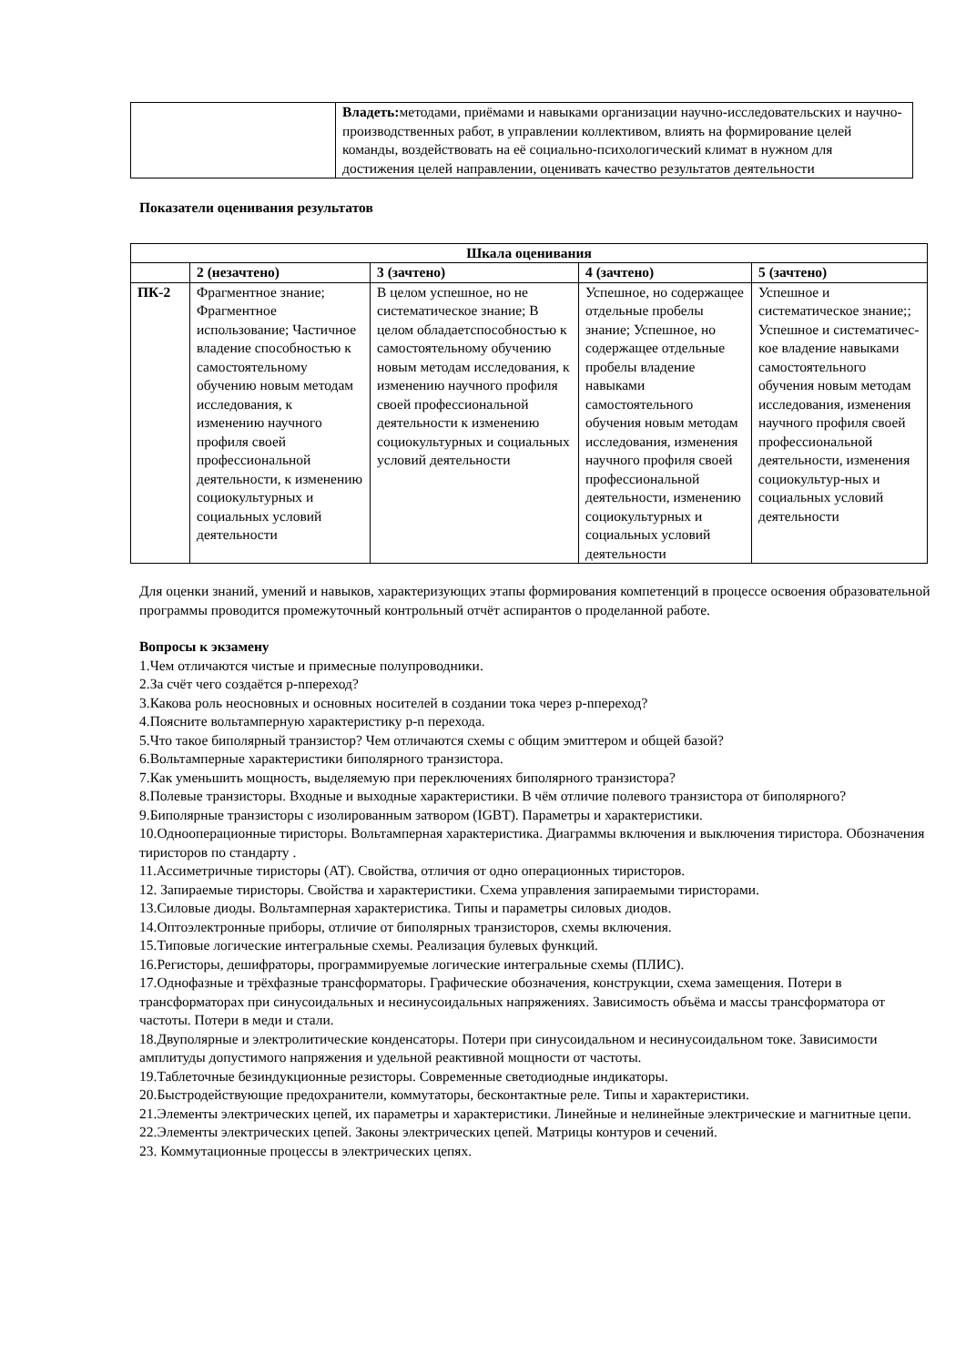| | Владеть: методами, приёмами и навыками организации научно-исследовательских и научно-производственных работ, в управлении коллективом, влиять на формирование целей команды, воздействовать на её социально-психологический климат в нужном для достижения целей направлении, оценивать качество результатов деятельности |
Показатели оценивания результатов
| Шкала оценивания | | | | |
| --- | --- | --- | --- | --- |
| | 2 (незачтено) | 3 (зачтено) | 4 (зачтено) | 5 (зачтено) |
| ПК-2 | Фрагментное знание; Фрагментное использование; Частичное владение способностью к самостоятельному обучению новым методам исследования, к изменению научного профиля своей профессиональной деятельности, к изменению социокультурных и социальных условий деятельности | В целом успешное, но не систематическое знание; В целом обладаетспособностью к самостоятельному обучению новым методам исследования, к изменению научного профиля своей профессиональной деятельности к изменению социокультурных и социальных условий деятельности | Успешное, но содержащее отдельные пробелы знание; Успешное, но содержащее отдельные пробелы владение навыками самостоятельного обучения новым методам исследования, изменения научного профиля своей профессиональной деятельности, изменению социокультурных и социальных условий деятельности | Успешное и систематическое знание;; Успешное и систематичес-кое владение навыками самостоятельного обучения новым методам исследования, изменения научного профиля своей профессиональной деятельности, изменения социокультур-ных и социальных условий деятельности |
Для оценки знаний, умений и навыков, характеризующих этапы формирования компетенций в процессе освоения образовательной программы проводится промежуточный контрольный отчёт аспирантов о проделанной работе.
Вопросы к экзамену
1.Чем отличаются чистые и примесные полупроводники.
2.За счёт чего создаётся p-nпереход?
3.Какова роль неосновных и основных носителей в создании тока через p-nпереход?
4.Поясните вольтамперную характеристику p-n перехода.
5.Что такое биполярный транзистор? Чем отличаются схемы с общим эмиттером и общей базой?
6.Вольтамперные характеристики биполярного транзистора.
7.Как уменьшить мощность, выделяемую при переключениях биполярного транзистора?
8.Полевые транзисторы. Входные и выходные характеристики. В чём отличие полевого транзистора от биполярного?
9.Биполярные транзисторы с изолированным затвором (IGBT). Параметры и характеристики.
10.Однооперационные тиристоры. Вольтамперная характеристика. Диаграммы включения и выключения тиристора. Обозначения тиристоров по стандарту .
11.Ассиметричные тиристоры (АТ). Свойства, отличия от одно операционных тиристоров.
12. Запираемые тиристоры. Свойства и характеристики. Схема управления запираемыми тиристорами.
13.Силовые диоды. Вольтамперная характеристика. Типы и параметры силовых диодов.
14.Оптоэлектронные приборы, отличие от биполярных транзисторов, схемы включения.
15.Типовые логические интегральные схемы. Реализация булевых функций.
16.Регисторы, дешифраторы, программируемые логические интегральные схемы (ПЛИС).
17.Однофазные и трёхфазные трансформаторы. Графические обозначения, конструкции, схема замещения. Потери в трансформаторах при синусоидальных и несинусоидальных напряжениях. Зависимость объёма и массы трансформатора от частоты. Потери в меди и стали.
18.Двуполярные и электролитические конденсаторы. Потери при синусоидальном и несинусоидальном токе. Зависимости амплитуды допустимого напряжения и удельной реактивной мощности от частоты.
19.Таблеточные безиндукционные резисторы. Современные светодиодные индикаторы.
20.Быстродействующие предохранители, коммутаторы, бесконтактные реле. Типы и характеристики.
21.Элементы электрических цепей, их параметры и характеристики. Линейные и нелинейные электрические и магнитные цепи.
22.Элементы электрических цепей. Законы электрических цепей. Матрицы контуров и сечений.
23. Коммутационные процессы в электрических цепях.